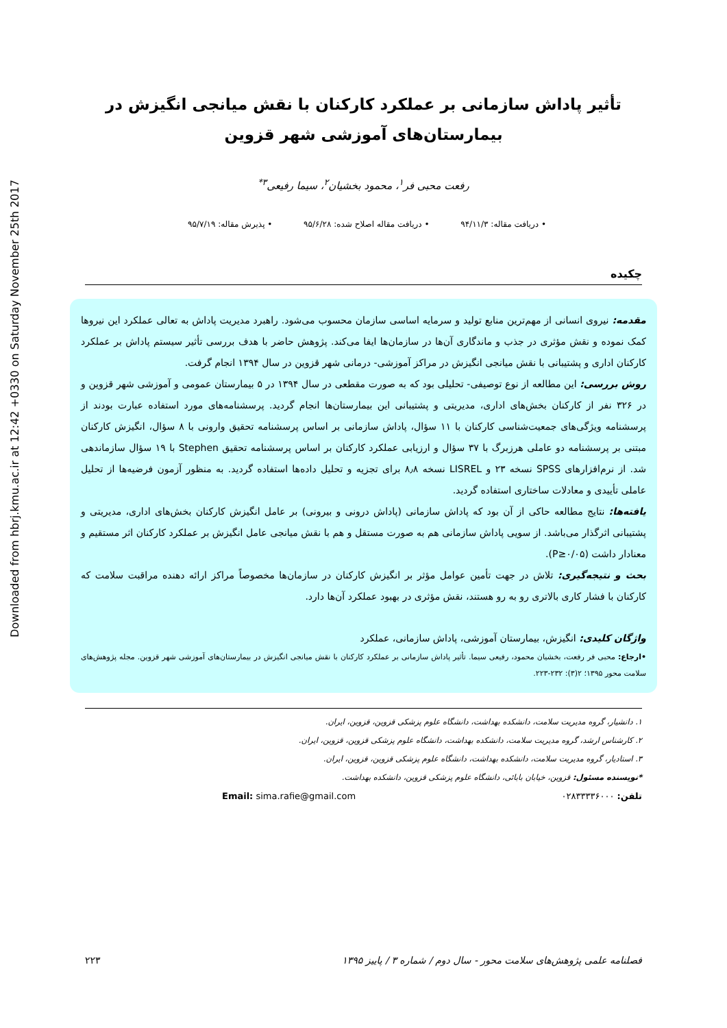Downloaded from hbrj.kmu.ac.ir at 12:42 +0330 on Saturday November 25th 2017
تأثیر پاداش سازمانی بر عملکرد کارکنان با نقش میانجی انگیزش در بیمارستان‌های آموزشی شهر قزوین
رفعت محبی فر<sup>۱</sup>، محمود بخشیان<sup>۲</sup>، سیما رفیعی<sup>۳*</sup>
• دریافت مقاله: ۹۴/۱۱/۳ • دریافت مقاله اصلاح شده: ۹۵/۶/۲۸ • پذیرش مقاله: ۹۵/۷/۱۹
چکیده
مقدمه: نیروی انسانی از مهم‌ترین منابع تولید و سرمایه اساسی سازمان محسوب می‌شود. راهبرد مدیریت پاداش به تعالی عملکرد این نیروها کمک نموده و نقش مؤثری در جذب و ماندگاری آن‌ها در سازمان‌ها ایفا می‌کند. پژوهش حاضر با هدف بررسی تأثیر سیستم پاداش بر عملکرد کارکنان اداری و پشتیبانی با نقش میانجی انگیزش در مراکز آموزشی- درمانی شهر قزوین در سال ۱۳۹۴ انجام گرفت.
روش بررسی: این مطالعه از نوع توصیفی- تحلیلی بود که به صورت مقطعی در سال ۱۳۹۴ در ۵ بیمارستان عمومی و آموزشی شهر قزوین و در ۳۲۶ نفر از کارکنان بخش‌های اداری، مدیریتی و پشتیبانی این بیمارستان‌ها انجام گردید. پرسشنامه‌های مورد استفاده عبارت بودند از پرسشنامه ویژگی‌های جمعیت‌شناسی کارکنان با ۱۱ سؤال، پاداش سازمانی بر اساس پرسشنامه تحقیق وارونی با ۸ سؤال، انگیزش کارکنان مبتنی بر پرسشنامه دو عاملی هرزبرگ با ۳۷ سؤال و ارزیابی عملکرد کارکنان بر اساس پرسشنامه تحقیق Stephen با ۱۹ سؤال سازماندهی شد. از نرم‌افزارهای SPSS نسخه ۲۳ و LISREL نسخه ۸٫۸ برای تجزیه و تحلیل داده‌ها استفاده گردید. به منظور آزمون فرضیه‌ها از تحلیل عاملی تأییدی و معادلات ساختاری استفاده گردید.
یافته‌ها: نتایج مطالعه حاکی از آن بود که پاداش سازمانی (پاداش درونی و بیرونی) بر عامل انگیزش کارکنان بخش‌های اداری، مدیریتی و پشتیبانی اثرگذار می‌باشد. از سویی پاداش سازمانی هم به صورت مستقل و هم با نقش میانجی عامل انگیزش بر عملکرد کارکنان اثر مستقیم و معنادار داشت (P≥۰/۰۵).
بحث و نتیجه‌گیری: تلاش در جهت تأمین عوامل مؤثر بر انگیزش کارکنان در سازمان‌ها مخصوصاً مراکز ارائه دهنده مراقبت سلامت که کارکنان با فشار کاری بالاتری رو به رو هستند، نقش مؤثری در بهبود عملکرد آن‌ها دارد.
واژگان کلیدی: انگیزش، بیمارستان آموزشی، پاداش سازمانی، عملکرد
•ارجاع: محبی فر رفعت، بخشیان محمود، رفیعی سیما. تأثیر پاداش سازمانی بر عملکرد کارکنان با نقش میانجی انگیزش در بیمارستان‌های آموزشی شهر قزوین. مجله پژوهش‌های سلامت محور ۱۳۹۵؛ ۲(۳): ۲۳۲-۲۲۳.
۱. دانشیار، گروه مدیریت سلامت، دانشکده بهداشت، دانشگاه علوم پزشکی قزوین، قزوین، ایران.
۲. کارشناس ارشد، گروه مدیریت سلامت، دانشکده بهداشت، دانشگاه علوم پزشکی قزوین، قزوین، ایران.
۳. استادیار، گروه مدیریت سلامت، دانشکده بهداشت، دانشگاه علوم پزشکی قزوین، قزوین، ایران.
*نویسنده مسئول: قزوین، خیابان بابائی، دانشگاه علوم پزشکی قزوین، دانشکده بهداشت.
تلفن: ۰۲۸۳۳۳۳۶۰۰۰ Email: sima.rafie@gmail.com
فصلنامه علمی پژوهش‌های سلامت محور - سال دوم / شماره ۳ / پاییز ۱۳۹۵ ۲۲۳